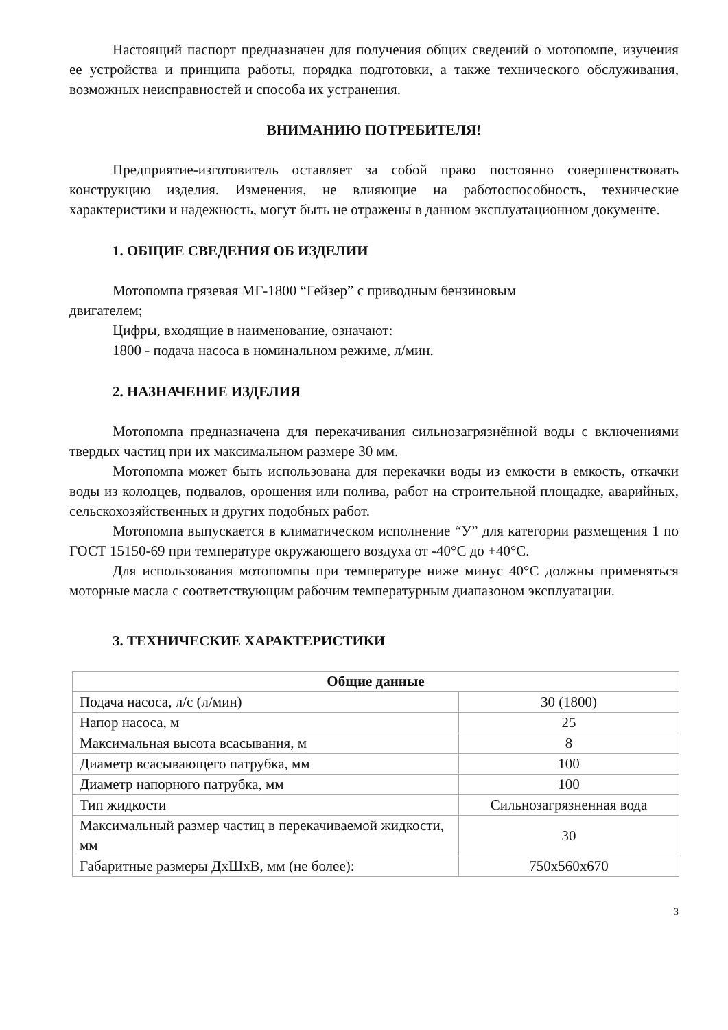Настоящий паспорт предназначен для получения общих сведений о мотопомпе, изучения ее устройства и принципа работы, порядка подготовки, а также технического обслуживания, возможных неисправностей и способа их устранения.
ВНИМАНИЮ ПОТРЕБИТЕЛЯ!
Предприятие-изготовитель оставляет за собой право постоянно совершенствовать конструкцию изделия. Изменения, не влияющие на работоспособность, технические характеристики и надежность, могут быть не отражены в данном эксплуатационном документе.
1. ОБЩИЕ СВЕДЕНИЯ ОБ ИЗДЕЛИИ
Мотопомпа грязевая МГ-1800 “Гейзер” с приводным бензиновым
двигателем;
Цифры, входящие в наименование, означают:
1800 - подача насоса в номинальном режиме, л/мин.
2. НАЗНАЧЕНИЕ ИЗДЕЛИЯ
Мотопомпа предназначена для перекачивания сильнозагрязнённой воды с включениями твердых частиц при их максимальном размере 30 мм.
Мотопомпа может быть использована для перекачки воды из емкости в емкость, откачки воды из колодцев, подвалов, орошения или полива, работ на строительной площадке, аварийных, сельскохозяйственных и других подобных работ.
Мотопомпа выпускается в климатическом исполнение “У” для категории размещения 1 по ГОСТ 15150-69 при температуре окружающего воздуха от -40°С до +40°С.
Для использования мотопомпы при температуре ниже минус 40°С должны применяться моторные масла с соответствующим рабочим температурным диапазоном эксплуатации.
3. ТЕХНИЧЕСКИЕ ХАРАКТЕРИСТИКИ
| Общие данные | |
| --- | --- |
| Подача насоса, л/с (л/мин) | 30 (1800) |
| Напор насоса, м | 25 |
| Максимальная высота всасывания, м | 8 |
| Диаметр всасывающего патрубка, мм | 100 |
| Диаметр напорного патрубка, мм | 100 |
| Тип жидкости | Сильнозагрязненная вода |
| Максимальный размер частиц в перекачиваемой жидкости, мм | 30 |
| Габаритные размеры ДхШхВ, мм (не более): | 750x560x670 |
3